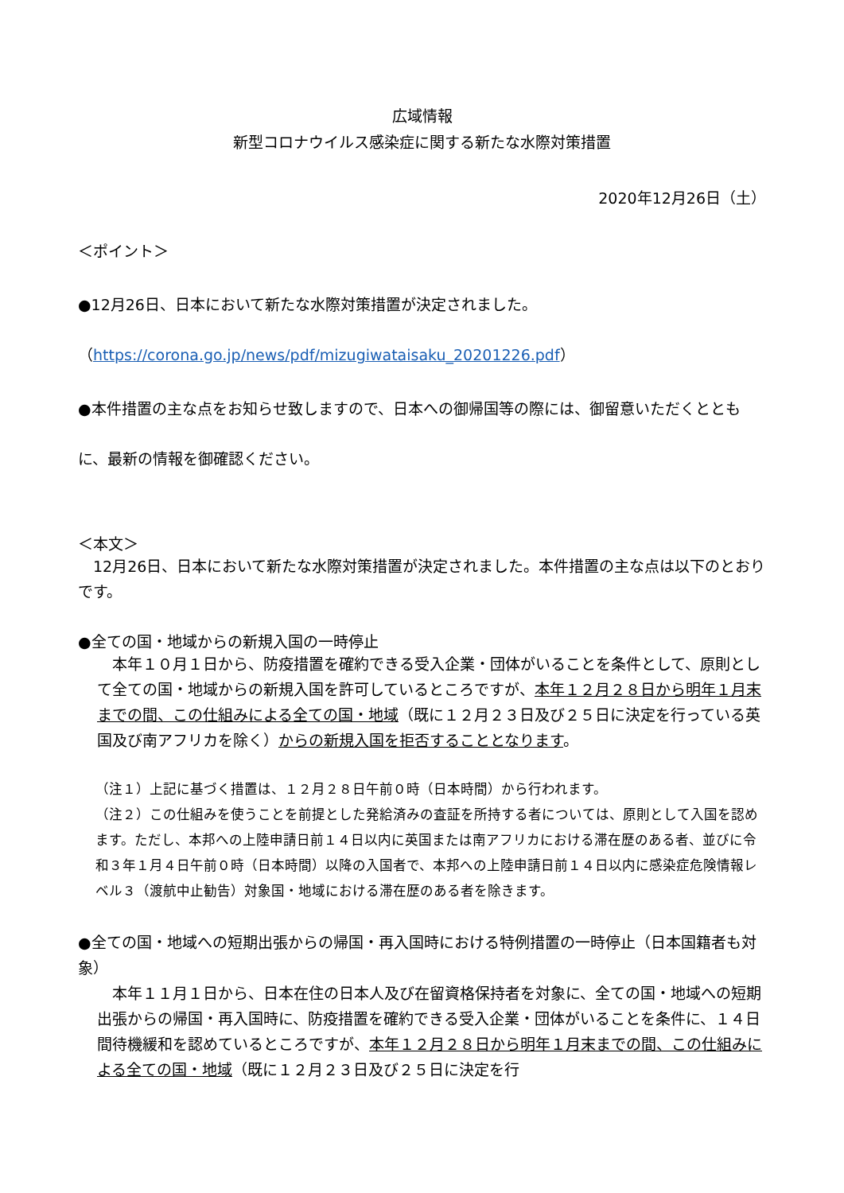広域情報
新型コロナウイルス感染症に関する新たな水際対策措置
2020年12月26日（土）
＜ポイント＞
●12月26日、日本において新たな水際対策措置が決定されました。
（https://corona.go.jp/news/pdf/mizugiwataisaku_20201226.pdf）
●本件措置の主な点をお知らせ致しますので、日本への御帰国等の際には、御留意いただくととも
に、最新の情報を御確認ください。
＜本文＞
　12月26日、日本において新たな水際対策措置が決定されました。本件措置の主な点は以下のとおりです。
●全ての国・地域からの新規入国の一時停止
　本年１０月１日から、防疫措置を確約できる受入企業・団体がいることを条件として、原則として全ての国・地域からの新規入国を許可しているところですが、本年１２月２８日から明年１月末までの間、この仕組みによる全ての国・地域（既に１２月２３日及び２５日に決定を行っている英国及び南アフリカを除く）からの新規入国を拒否することとなります。
（注１）上記に基づく措置は、１２月２８日午前０時（日本時間）から行われます。
（注２）この仕組みを使うことを前提とした発給済みの査証を所持する者については、原則として入国を認めます。ただし、本邦への上陸申請日前１４日以内に英国または南アフリカにおける滞在歴のある者、並びに令和３年１月４日午前０時（日本時間）以降の入国者で、本邦への上陸申請日前１４日以内に感染症危険情報レベル３（渡航中止勧告）対象国・地域における滞在歴のある者を除きます。
●全ての国・地域への短期出張からの帰国・再入国時における特例措置の一時停止（日本国籍者も対象）
　本年１１月１日から、日本在住の日本人及び在留資格保持者を対象に、全ての国・地域への短期出張からの帰国・再入国時に、防疫措置を確約できる受入企業・団体がいることを条件に、１４日間待機緩和を認めているところですが、本年１２月２８日から明年１月末までの間、この仕組みによる全ての国・地域（既に１２月２３日及び２５日に決定を行